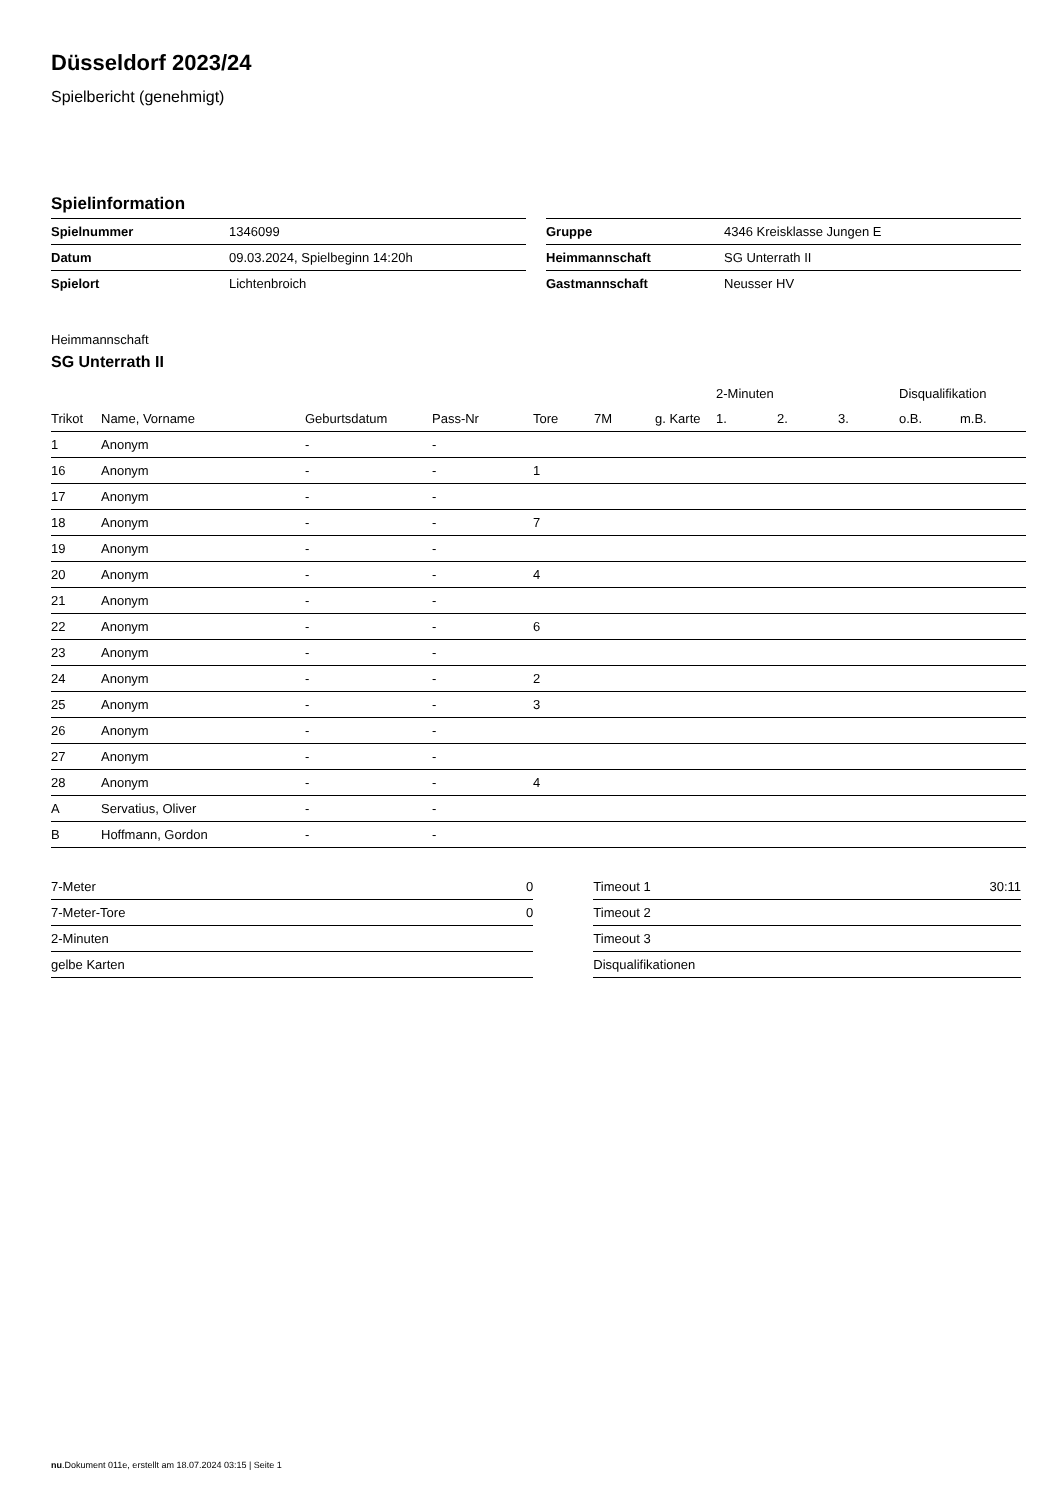Düsseldorf 2023/24
Spielbericht (genehmigt)
Spielinformation
| Spielnummer | 1346099 |
| Datum | 09.03.2024, Spielbeginn 14:20h |
| Spielort | Lichtenbroich |
| Gruppe | 4346 Kreisklasse Jungen E |
| Heimmannschaft | SG Unterrath II |
| Gastmannschaft | Neusser HV |
Heimmannschaft
SG Unterrath II
| | | | | | | | 2-Minuten | | | Disqualifikation | |
| --- | --- | --- | --- | --- | --- | --- | --- | --- | --- | --- | --- |
| Trikot | Name, Vorname | Geburtsdatum | Pass-Nr | Tore | 7M | g. Karte | 1. | 2. | 3. | o.B. | m.B. |
| 1 | Anonym | - | - | | | | | | | | |
| 16 | Anonym | - | - | 1 | | | | | | | |
| 17 | Anonym | - | - | | | | | | | | |
| 18 | Anonym | - | - | 7 | | | | | | | |
| 19 | Anonym | - | - | | | | | | | | |
| 20 | Anonym | - | - | 4 | | | | | | | |
| 21 | Anonym | - | - | | | | | | | | |
| 22 | Anonym | - | - | 6 | | | | | | | |
| 23 | Anonym | - | - | | | | | | | | |
| 24 | Anonym | - | - | 2 | | | | | | | |
| 25 | Anonym | - | - | 3 | | | | | | | |
| 26 | Anonym | - | - | | | | | | | | |
| 27 | Anonym | - | - | | | | | | | | |
| 28 | Anonym | - | - | 4 | | | | | | | |
| A | Servatius, Oliver | - | - | | | | | | | | |
| B | Hoffmann, Gordon | - | - | | | | | | | | |
| 7-Meter | 0 |
| 7-Meter-Tore | 0 |
| 2-Minuten | |
| gelbe Karten | |
| Timeout 1 | 30:11 |
| Timeout 2 | |
| Timeout 3 | |
| Disqualifikationen | |
nu.Dokument 011e, erstellt am 18.07.2024 03:15 | Seite 1